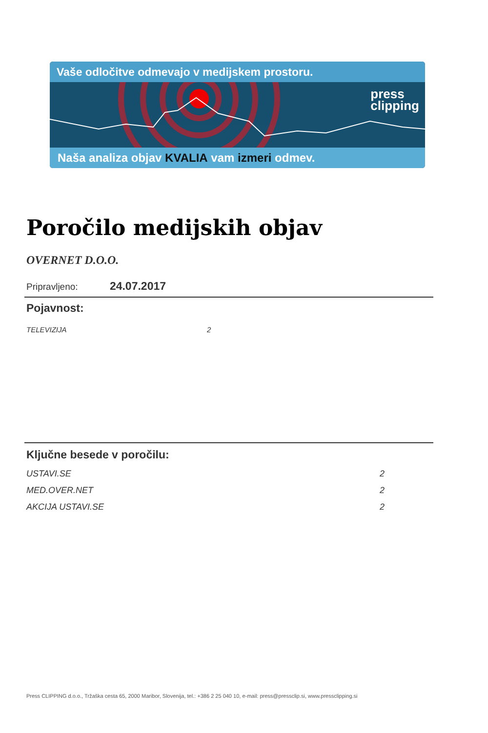Vaše odločitve odmevajo v medijskem prostoru.
press
clipping
Naša analiza objav KVALIA vam izmeri odmev.
Poročilo medijskih objav
OVERNET D.O.O.
Pripravljeno: 24.07.2017
Pojavnost:
| TELEVIZIJA | 2 |
Ključne besede v poročilu:
| USTAVI.SE | 2 |
| MED.OVER.NET | 2 |
| AKCIJA USTAVI.SE | 2 |
Press CLIPPING d.o.o., Tržaška cesta 65, 2000 Maribor, Slovenija, tel.: +386 2 25 040 10, e-mail: press@pressclip.si, www.pressclipping.si